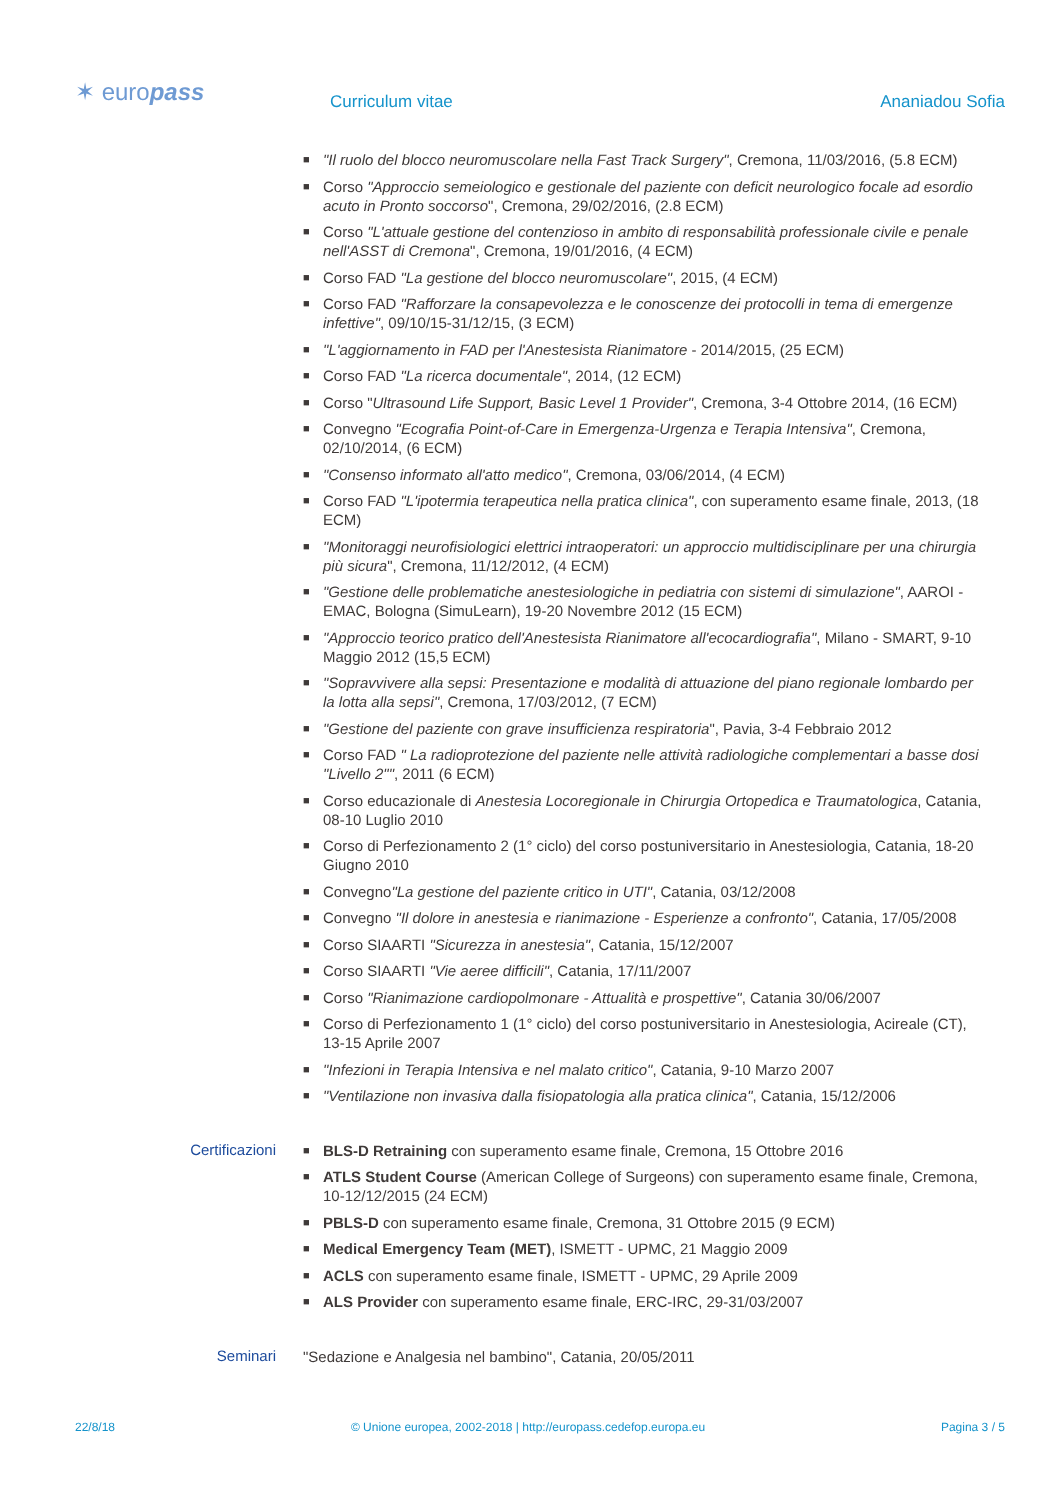✶ europass Curriculum vitae Ananiadou Sofia
■ "Il ruolo del blocco neuromuscolare nella Fast Track Surgery", Cremona, 11/03/2016, (5.8 ECM)
■ Corso "Approccio semeiologico e gestionale del paziente con deficit neurologico focale ad esordio acuto in Pronto soccorso", Cremona, 29/02/2016, (2.8 ECM)
■ Corso "L'attuale gestione del contenzioso in ambito di responsabilità professionale civile e penale nell'ASST di Cremona", Cremona, 19/01/2016, (4 ECM)
■ Corso FAD "La gestione del blocco neuromuscolare", 2015, (4 ECM)
■ Corso FAD "Rafforzare la consapevolezza e le conoscenze dei protocolli in tema di emergenze infettive", 09/10/15-31/12/15, (3 ECM)
■ "L'aggiornamento in FAD per l'Anestesista Rianimatore - 2014/2015, (25 ECM)
■ Corso FAD "La ricerca documentale", 2014, (12 ECM)
■ Corso "Ultrasound Life Support, Basic Level 1 Provider", Cremona, 3-4 Ottobre 2014, (16 ECM)
■ Convegno "Ecografia Point-of-Care in Emergenza-Urgenza e Terapia Intensiva", Cremona, 02/10/2014, (6 ECM)
■ "Consenso informato all'atto medico", Cremona, 03/06/2014, (4 ECM)
■ Corso FAD "L'ipotermia terapeutica nella pratica clinica", con superamento esame finale, 2013, (18 ECM)
■ "Monitoraggi neurofisiologici elettrici intraoperatori: un approccio multidisciplinare per una chirurgia più sicura", Cremona, 11/12/2012, (4 ECM)
■ "Gestione delle problematiche anestesiologiche in pediatria con sistemi di simulazione", AAROI - EMAC, Bologna (SimuLearn), 19-20 Novembre 2012 (15 ECM)
■ "Approccio teorico pratico dell'Anestesista Rianimatore all'ecocardiografia", Milano - SMART, 9-10 Maggio 2012 (15,5 ECM)
■ "Sopravvivere alla sepsi: Presentazione e modalità di attuazione del piano regionale lombardo per la lotta alla sepsi", Cremona, 17/03/2012, (7 ECM)
■ "Gestione del paziente con grave insufficienza respiratoria", Pavia, 3-4 Febbraio 2012
■ Corso FAD " La radioprotezione del paziente nelle attività radiologiche complementari a basse dosi "Livello 2"", 2011 (6 ECM)
■ Corso educazionale di Anestesia Locoregionale in Chirurgia Ortopedica e Traumatologica, Catania, 08-10 Luglio 2010
■ Corso di Perfezionamento 2 (1° ciclo) del corso postuniversitario in Anestesiologia, Catania, 18-20 Giugno 2010
■ Convegno"La gestione del paziente critico in UTI", Catania, 03/12/2008
■ Convegno "Il dolore in anestesia e rianimazione - Esperienze a confronto", Catania, 17/05/2008
■ Corso SIAARTI "Sicurezza in anestesia", Catania, 15/12/2007
■ Corso SIAARTI "Vie aeree difficili", Catania, 17/11/2007
■ Corso "Rianimazione cardiopolmonare - Attualità e prospettive", Catania 30/06/2007
■ Corso di Perfezionamento 1 (1° ciclo) del corso postuniversitario in Anestesiologia, Acireale (CT), 13-15 Aprile 2007
■ "Infezioni in Terapia Intensiva e nel malato critico", Catania, 9-10 Marzo 2007
■ "Ventilazione non invasiva dalla fisiopatologia alla pratica clinica", Catania, 15/12/2006
Certificazioni
■ BLS-D Retraining con superamento esame finale, Cremona, 15 Ottobre 2016
■ ATLS Student Course (American College of Surgeons) con superamento esame finale, Cremona, 10-12/12/2015 (24 ECM)
■ PBLS-D con superamento esame finale, Cremona, 31 Ottobre 2015 (9 ECM)
■ Medical Emergency Team (MET), ISMETT - UPMC, 21 Maggio 2009
■ ACLS con superamento esame finale, ISMETT - UPMC, 29 Aprile 2009
■ ALS Provider con superamento esame finale, ERC-IRC, 29-31/03/2007
Seminari
"Sedazione e Analgesia nel bambino", Catania, 20/05/2011
22/8/18 © Unione europea, 2002-2018 | http://europass.cedefop.europa.eu Pagina 3 / 5